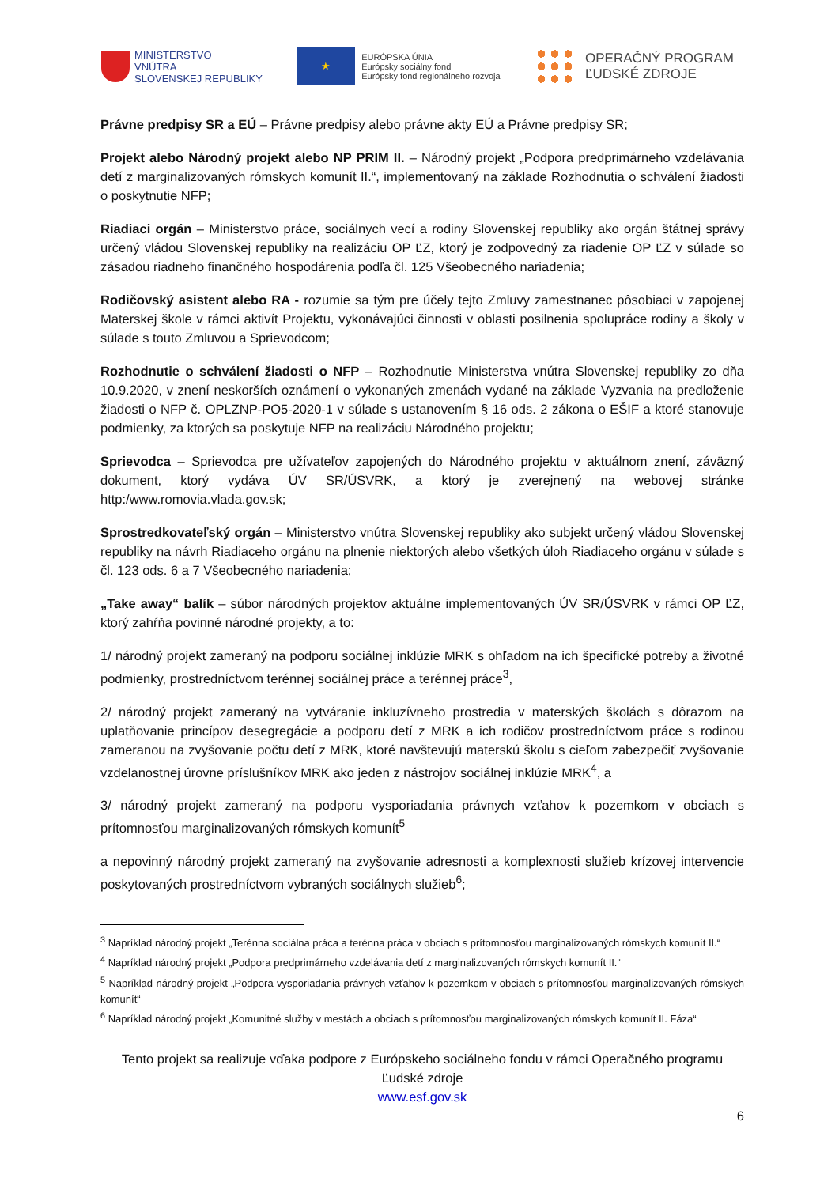MINISTERSTVO
VNÚTRA
SLOVENSKEJ REPUBLIKY
★
EURÓPSKA ÚNIA
Európsky sociálny fond
Európsky fond regionálneho rozvoja
OPERAČNÝ PROGRAM
ĽUDSKÉ ZDROJE
Právne predpisy SR a EÚ – Právne predpisy alebo právne akty EÚ a Právne predpisy SR;
Projekt alebo Národný projekt alebo NP PRIM II. – Národný projekt „Podpora predprimárneho vzdelávania detí z marginalizovaných rómskych komunít II.“, implementovaný na základe Rozhodnutia o schválení žiadosti o poskytnutie NFP;
Riadiaci orgán – Ministerstvo práce, sociálnych vecí a rodiny Slovenskej republiky ako orgán štátnej správy určený vládou Slovenskej republiky na realizáciu OP ĽZ, ktorý je zodpovedný za riadenie OP ĽZ v súlade so zásadou riadneho finančného hospodárenia podľa čl. 125 Všeobecného nariadenia;
Rodičovský asistent alebo RA - rozumie sa tým pre účely tejto Zmluvy zamestnanec pôsobiaci v zapojenej Materskej škole v rámci aktivít Projektu, vykonávajúci činnosti v oblasti posilnenia spolupráce rodiny a školy v súlade s touto Zmluvou a Sprievodcom;
Rozhodnutie o schválení žiadosti o NFP – Rozhodnutie Ministerstva vnútra Slovenskej republiky zo dňa 10.9.2020, v znení neskorších oznámení o vykonaných zmenách vydané na základe Vyzvania na predloženie žiadosti o NFP č. OPLZNP-PO5-2020-1 v súlade s ustanovením § 16 ods. 2 zákona o EŠIF a ktoré stanovuje podmienky, za ktorých sa poskytuje NFP na realizáciu Národného projektu;
Sprievodca – Sprievodca pre užívateľov zapojených do Národného projektu v aktuálnom znení, záväzný dokument, ktorý vydáva ÚV SR/ÚSVRK, a ktorý je zverejnený na webovej stránke http:/www.romovia.vlada.gov.sk;
Sprostredkovateľský orgán – Ministerstvo vnútra Slovenskej republiky ako subjekt určený vládou Slovenskej republiky na návrh Riadiaceho orgánu na plnenie niektorých alebo všetkých úloh Riadiaceho orgánu v súlade s čl. 123 ods. 6 a 7 Všeobecného nariadenia;
„Take away“ balík – súbor národných projektov aktuálne implementovaných ÚV SR/ÚSVRK v rámci OP ĽZ, ktorý zahŕňa povinné národné projekty, a to:
1/ národný projekt zameraný na podporu sociálnej inklúzie MRK s ohľadom na ich špecifické potreby a životné podmienky, prostredníctvom terénnej sociálnej práce a terénnej práce<sup>3</sup>,
2/ národný projekt zameraný na vytváranie inkluzívneho prostredia v materských školách s dôrazom na uplatňovanie princípov desegregácie a podporu detí z MRK a ich rodičov prostredníctvom práce s rodinou zameranou na zvyšovanie počtu detí z MRK, ktoré navštevujú materskú školu s cieľom zabezpečiť zvyšovanie vzdelanostnej úrovne príslušníkov MRK ako jeden z nástrojov sociálnej inklúzie MRK<sup>4</sup>, a
3/ národný projekt zameraný na podporu vysporiadania právnych vzťahov k pozemkom v obciach s prítomnosťou marginalizovaných rómskych komunít<sup>5</sup>
a nepovinný národný projekt zameraný na zvyšovanie adresnosti a komplexnosti služieb krízovej intervencie poskytovaných prostredníctvom vybraných sociálnych služieb<sup>6</sup>;
<sup>3</sup> Napríklad národný projekt „Terénna sociálna práca a terénna práca v obciach s prítomnosťou marginalizovaných rómskych komunít II.“
<sup>4</sup> Napríklad národný projekt „Podpora predprimárneho vzdelávania detí z marginalizovaných rómskych komunít II.“
<sup>5</sup> Napríklad národný projekt „Podpora vysporiadania právnych vzťahov k pozemkom v obciach s prítomnosťou marginalizovaných rómskych komunít“
<sup>6</sup> Napríklad národný projekt „Komunitné služby v mestách a obciach s prítomnosťou marginalizovaných rómskych komunít II. Fáza“
Tento projekt sa realizuje vďaka podpore z Európskeho sociálneho fondu v rámci Operačného programu Ľudské zdroje
www.esf.gov.sk
6